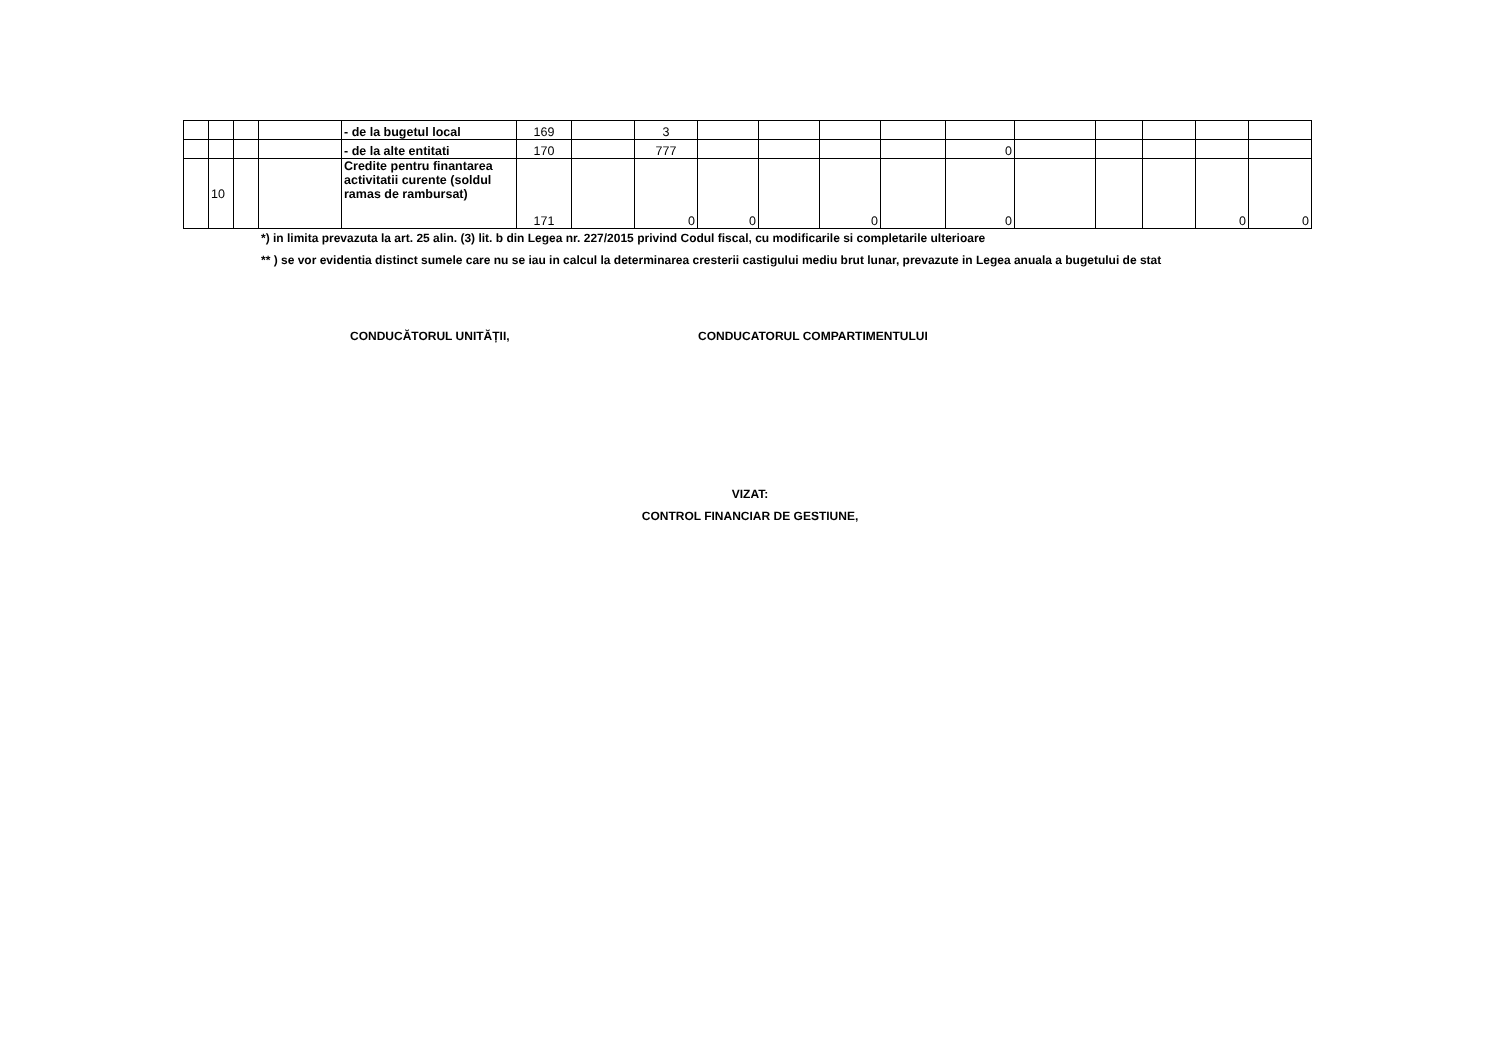| | | | | - de la bugetul local | 169 | | 3 | | | | | | | | | | |
| | | | | - de la alte entitati | 170 | | 777 | | | | | 0 | | | | | |
| | 10 | | | Credite pentru finantarea activitatii curente (soldul ramas de rambursat) | 171 | | 0 | 0 | | 0 | | 0 | | | | 0 | 0 |
*) in limita prevazuta la art. 25 alin. (3) lit. b din Legea nr. 227/2015 privind Codul fiscal, cu modificarile si completarile ulterioare
** ) se vor evidentia distinct sumele care nu se iau in calcul la determinarea cresterii castigului mediu brut lunar, prevazute in Legea anuala a bugetului de stat
CONDUCĂTORUL UNITĂȚII, CONDUCATORUL COMPARTIMENTULUI
VIZAT:
CONTROL FINANCIAR DE GESTIUNE,